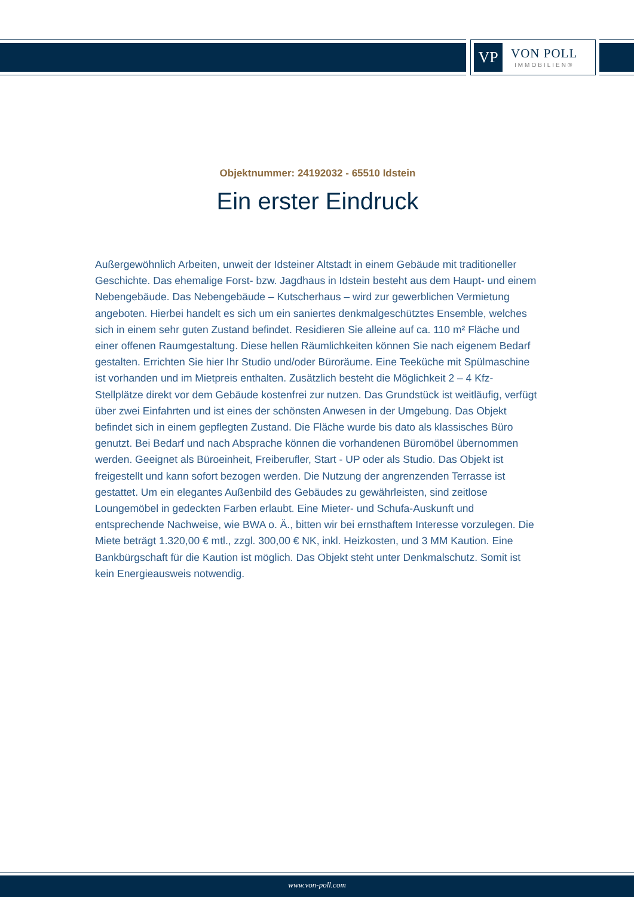VP
VON POLL
IMMOBILIEN®
Objektnummer: 24192032 - 65510 Idstein
Ein erster Eindruck
Außergewöhnlich Arbeiten, unweit der Idsteiner Altstadt in einem Gebäude mit traditioneller Geschichte. Das ehemalige Forst- bzw. Jagdhaus in Idstein besteht aus dem Haupt- und einem Nebengebäude. Das Nebengebäude – Kutscherhaus – wird zur gewerblichen Vermietung angeboten. Hierbei handelt es sich um ein saniertes denkmalgeschütztes Ensemble, welches sich in einem sehr guten Zustand befindet. Residieren Sie alleine auf ca. 110 m² Fläche und einer offenen Raumgestaltung. Diese hellen Räumlichkeiten können Sie nach eigenem Bedarf gestalten. Errichten Sie hier Ihr Studio und/oder Büroräume. Eine Teeküche mit Spülmaschine ist vorhanden und im Mietpreis enthalten. Zusätzlich besteht die Möglichkeit 2 – 4 Kfz-Stellplätze direkt vor dem Gebäude kostenfrei zur nutzen. Das Grundstück ist weitläufig, verfügt über zwei Einfahrten und ist eines der schönsten Anwesen in der Umgebung. Das Objekt befindet sich in einem gepflegten Zustand. Die Fläche wurde bis dato als klassisches Büro genutzt. Bei Bedarf und nach Absprache können die vorhandenen Büromöbel übernommen werden. Geeignet als Büroeinheit, Freiberufler, Start - UP oder als Studio. Das Objekt ist freigestellt und kann sofort bezogen werden. Die Nutzung der angrenzenden Terrasse ist gestattet. Um ein elegantes Außenbild des Gebäudes zu gewährleisten, sind zeitlose Loungemöbel in gedeckten Farben erlaubt. Eine Mieter- und Schufa-Auskunft und entsprechende Nachweise, wie BWA o. Ä., bitten wir bei ernsthaftem Interesse vorzulegen. Die Miete beträgt 1.320,00 € mtl., zzgl. 300,00 € NK, inkl. Heizkosten, und 3 MM Kaution. Eine Bankbürgschaft für die Kaution ist möglich. Das Objekt steht unter Denkmalschutz. Somit ist kein Energieausweis notwendig.
www.von-poll.com